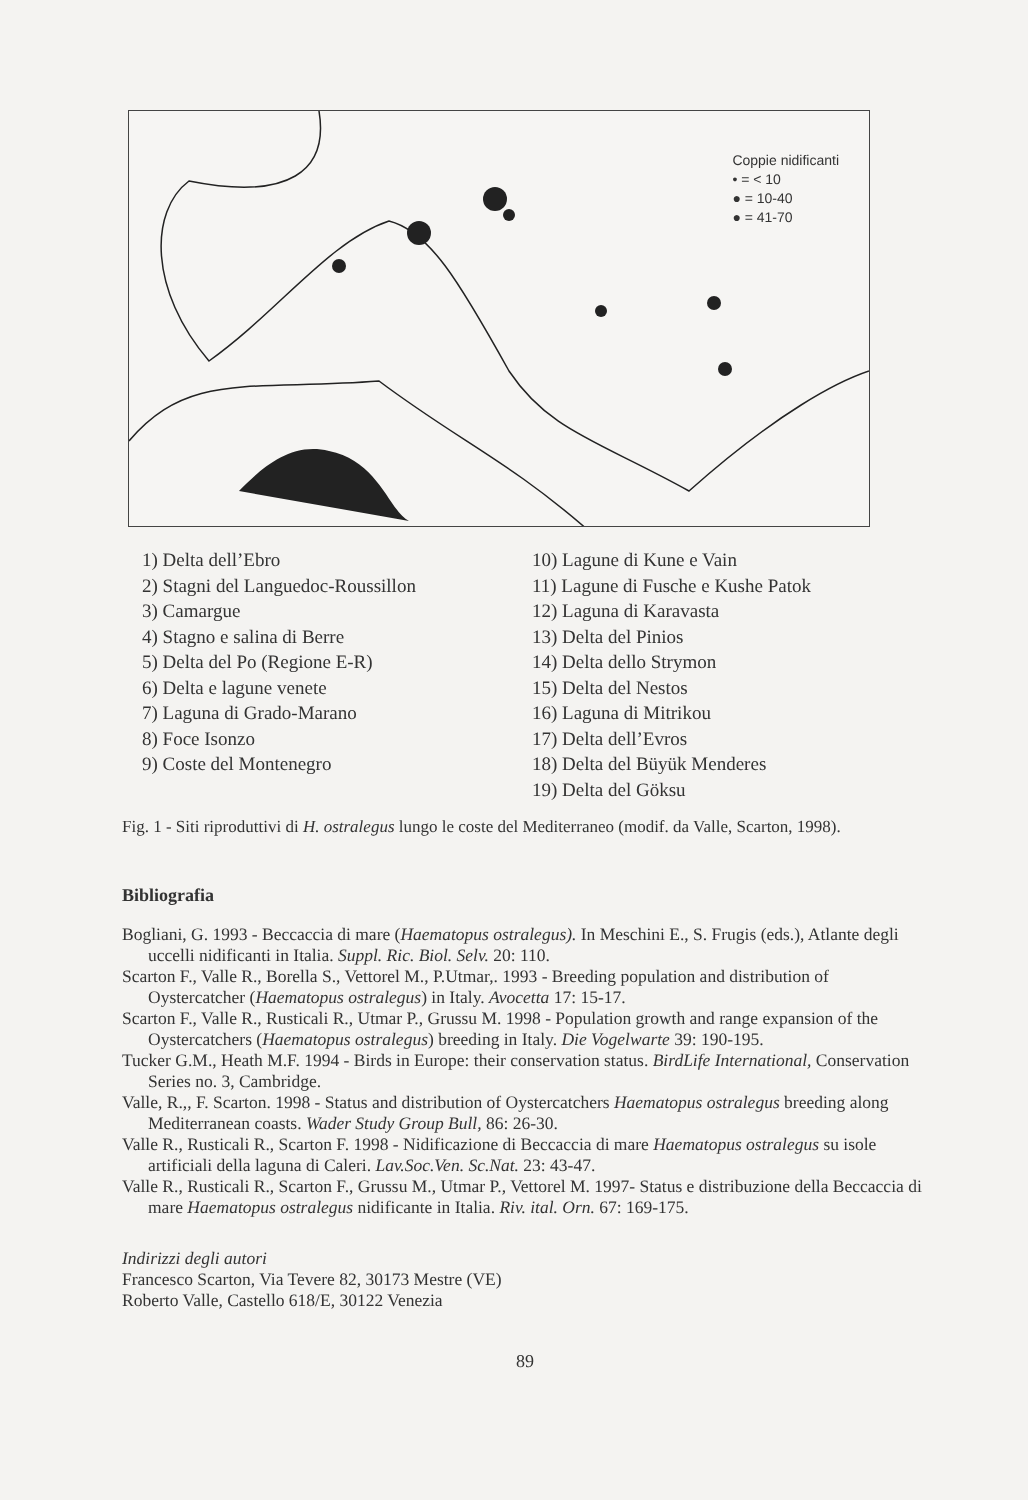Coppie nidificanti
• = < 10
● = 10-40
● = 41-70
1) Delta dell’Ebro
2) Stagni del Languedoc-Roussillon
3) Camargue
4) Stagno e salina di Berre
5) Delta del Po (Regione E-R)
6) Delta e lagune venete
7) Laguna di Grado-Marano
8) Foce Isonzo
9) Coste del Montenegro
10) Lagune di Kune e Vain
11) Lagune di Fusche e Kushe Patok
12) Laguna di Karavasta
13) Delta del Pinios
14) Delta dello Strymon
15) Delta del Nestos
16) Laguna di Mitrikou
17) Delta dell’Evros
18) Delta del Büyük Menderes
19) Delta del Göksu
Fig. 1 - Siti riproduttivi di H. ostralegus lungo le coste del Mediterraneo (modif. da Valle, Scarton, 1998).
Bibliografia
Bogliani, G. 1993 - Beccaccia di mare (Haematopus ostralegus). In Meschini E., S. Frugis (eds.), Atlante degli uccelli nidificanti in Italia. Suppl. Ric. Biol. Selv. 20: 110.
Scarton F., Valle R., Borella S., Vettorel M., P.Utmar,. 1993 - Breeding population and distribution of Oystercatcher (Haematopus ostralegus) in Italy. Avocetta 17: 15-17.
Scarton F., Valle R., Rusticali R., Utmar P., Grussu M. 1998 - Population growth and range expansion of the Oystercatchers (Haematopus ostralegus) breeding in Italy. Die Vogelwarte 39: 190-195.
Tucker G.M., Heath M.F. 1994 - Birds in Europe: their conservation status. BirdLife International, Conservation Series no. 3, Cambridge.
Valle, R.,, F. Scarton. 1998 - Status and distribution of Oystercatchers Haematopus ostralegus breeding along Mediterranean coasts. Wader Study Group Bull, 86: 26-30.
Valle R., Rusticali R., Scarton F. 1998 - Nidificazione di Beccaccia di mare Haematopus ostralegus su isole artificiali della laguna di Caleri. Lav.Soc.Ven. Sc.Nat. 23: 43-47.
Valle R., Rusticali R., Scarton F., Grussu M., Utmar P., Vettorel M. 1997- Status e distribuzione della Beccaccia di mare Haematopus ostralegus nidificante in Italia. Riv. ital. Orn. 67: 169-175.
Indirizzi degli autori
Francesco Scarton, Via Tevere 82, 30173 Mestre (VE)
Roberto Valle, Castello 618/E, 30122 Venezia
89